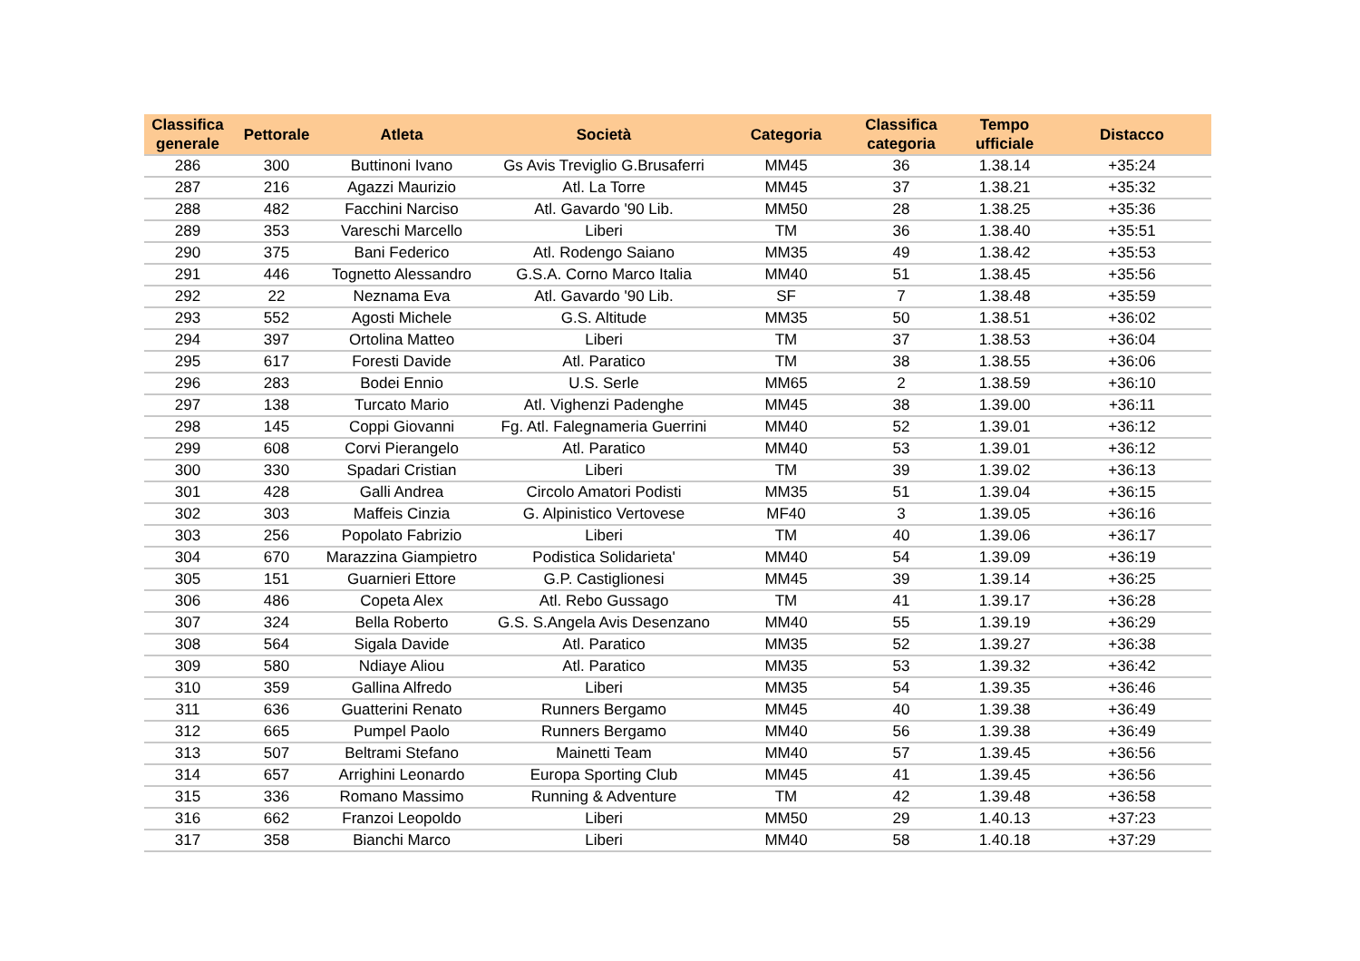| Classifica generale | Pettorale | Atleta | Società | Categoria | Classifica categoria | Tempo ufficiale | Distacco |
| --- | --- | --- | --- | --- | --- | --- | --- |
| 286 | 300 | Buttinoni Ivano | Gs Avis Treviglio G.Brusaferri | MM45 | 36 | 1.38.14 | +35:24 |
| 287 | 216 | Agazzi Maurizio | Atl. La Torre | MM45 | 37 | 1.38.21 | +35:32 |
| 288 | 482 | Facchini Narciso | Atl. Gavardo '90 Lib. | MM50 | 28 | 1.38.25 | +35:36 |
| 289 | 353 | Vareschi Marcello | Liberi | TM | 36 | 1.38.40 | +35:51 |
| 290 | 375 | Bani Federico | Atl. Rodengo Saiano | MM35 | 49 | 1.38.42 | +35:53 |
| 291 | 446 | Tognetto Alessandro | G.S.A. Corno Marco Italia | MM40 | 51 | 1.38.45 | +35:56 |
| 292 | 22 | Neznama Eva | Atl. Gavardo '90 Lib. | SF | 7 | 1.38.48 | +35:59 |
| 293 | 552 | Agosti Michele | G.S. Altitude | MM35 | 50 | 1.38.51 | +36:02 |
| 294 | 397 | Ortolina Matteo | Liberi | TM | 37 | 1.38.53 | +36:04 |
| 295 | 617 | Foresti Davide | Atl. Paratico | TM | 38 | 1.38.55 | +36:06 |
| 296 | 283 | Bodei Ennio | U.S. Serle | MM65 | 2 | 1.38.59 | +36:10 |
| 297 | 138 | Turcato Mario | Atl. Vighenzi Padenghe | MM45 | 38 | 1.39.00 | +36:11 |
| 298 | 145 | Coppi Giovanni | Fg. Atl. Falegnameria Guerrini | MM40 | 52 | 1.39.01 | +36:12 |
| 299 | 608 | Corvi Pierangelo | Atl. Paratico | MM40 | 53 | 1.39.01 | +36:12 |
| 300 | 330 | Spadari Cristian | Liberi | TM | 39 | 1.39.02 | +36:13 |
| 301 | 428 | Galli Andrea | Circolo Amatori Podisti | MM35 | 51 | 1.39.04 | +36:15 |
| 302 | 303 | Maffeis Cinzia | G. Alpinistico Vertovese | MF40 | 3 | 1.39.05 | +36:16 |
| 303 | 256 | Popolato Fabrizio | Liberi | TM | 40 | 1.39.06 | +36:17 |
| 304 | 670 | Marazzina Giampietro | Podistica Solidarieta' | MM40 | 54 | 1.39.09 | +36:19 |
| 305 | 151 | Guarnieri Ettore | G.P. Castiglionesi | MM45 | 39 | 1.39.14 | +36:25 |
| 306 | 486 | Copeta Alex | Atl. Rebo Gussago | TM | 41 | 1.39.17 | +36:28 |
| 307 | 324 | Bella Roberto | G.S. S.Angela Avis Desenzano | MM40 | 55 | 1.39.19 | +36:29 |
| 308 | 564 | Sigala Davide | Atl. Paratico | MM35 | 52 | 1.39.27 | +36:38 |
| 309 | 580 | Ndiaye Aliou | Atl. Paratico | MM35 | 53 | 1.39.32 | +36:42 |
| 310 | 359 | Gallina Alfredo | Liberi | MM35 | 54 | 1.39.35 | +36:46 |
| 311 | 636 | Guatterini Renato | Runners Bergamo | MM45 | 40 | 1.39.38 | +36:49 |
| 312 | 665 | Pumpel Paolo | Runners Bergamo | MM40 | 56 | 1.39.38 | +36:49 |
| 313 | 507 | Beltrami Stefano | Mainetti Team | MM40 | 57 | 1.39.45 | +36:56 |
| 314 | 657 | Arrighini Leonardo | Europa Sporting Club | MM45 | 41 | 1.39.45 | +36:56 |
| 315 | 336 | Romano Massimo | Running & Adventure | TM | 42 | 1.39.48 | +36:58 |
| 316 | 662 | Franzoi Leopoldo | Liberi | MM50 | 29 | 1.40.13 | +37:23 |
| 317 | 358 | Bianchi Marco | Liberi | MM40 | 58 | 1.40.18 | +37:29 |